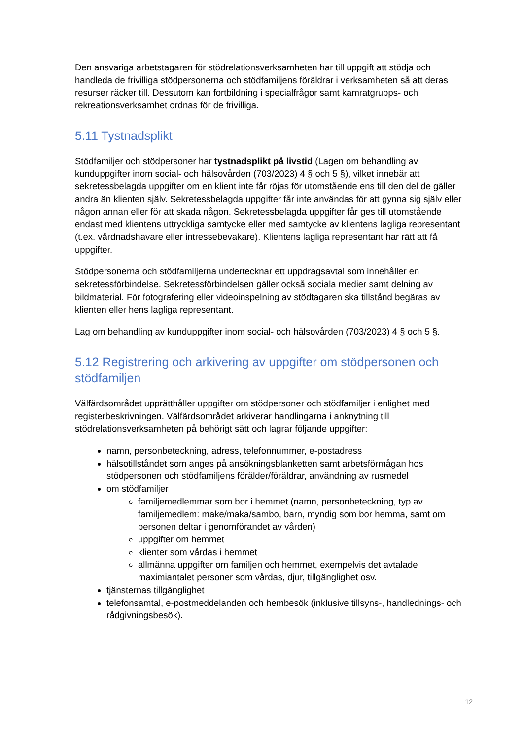Den ansvariga arbetstagaren för stödrelationsverksamheten har till uppgift att stödja och handleda de frivilliga stödpersonerna och stödfamiljens föräldrar i verksamheten så att deras resurser räcker till. Dessutom kan fortbildning i specialfrågor samt kamratgrupps- och rekreationsverksamhet ordnas för de frivilliga.
5.11 Tystnadsplikt
Stödfamiljer och stödpersoner har tystnadsplikt på livstid (Lagen om behandling av kunduppgifter inom social- och hälsovården (703/2023) 4 § och 5 §), vilket innebär att sekretessbelagda uppgifter om en klient inte får röjas för utomstående ens till den del de gäller andra än klienten själv. Sekretessbelagda uppgifter får inte användas för att gynna sig själv eller någon annan eller för att skada någon. Sekretessbelagda uppgifter får ges till utomstående endast med klientens uttryckliga samtycke eller med samtycke av klientens lagliga representant (t.ex. vårdnadshavare eller intressebevakare). Klientens lagliga representant har rätt att få uppgifter.
Stödpersonerna och stödfamiljerna undertecknar ett uppdragsavtal som innehåller en sekretessförbindelse. Sekretessförbindelsen gäller också sociala medier samt delning av bildmaterial. För fotografering eller videoinspelning av stödtagaren ska tillstånd begäras av klienten eller hens lagliga representant.
Lag om behandling av kunduppgifter inom social- och hälsovården (703/2023) 4 § och 5 §.
5.12 Registrering och arkivering av uppgifter om stödpersonen och stödfamiljen
Välfärdsområdet upprätthåller uppgifter om stödpersoner och stödfamiljer i enlighet med registerbeskrivningen. Välfärdsområdet arkiverar handlingarna i anknytning till stödrelationsverksamheten på behörigt sätt och lagrar följande uppgifter:
namn, personbeteckning, adress, telefonnummer, e-postadress
hälsotillståndet som anges på ansökningsblanketten samt arbetsförmågan hos stödpersonen och stödfamiljens förälder/föräldrar, användning av rusmedel
om stödfamiljer
familjemedlemmar som bor i hemmet (namn, personbeteckning, typ av familjemedlem: make/maka/sambo, barn, myndig som bor hemma, samt om personen deltar i genomförandet av vården)
uppgifter om hemmet
klienter som vårdas i hemmet
allmänna uppgifter om familjen och hemmet, exempelvis det avtalade maximiantalet personer som vårdas, djur, tillgänglighet osv.
tjänsternas tillgänglighet
telefonsamtal, e-postmeddelanden och hembesök (inklusive tillsyns-, handlednings- och rådgivningsbesök).
12